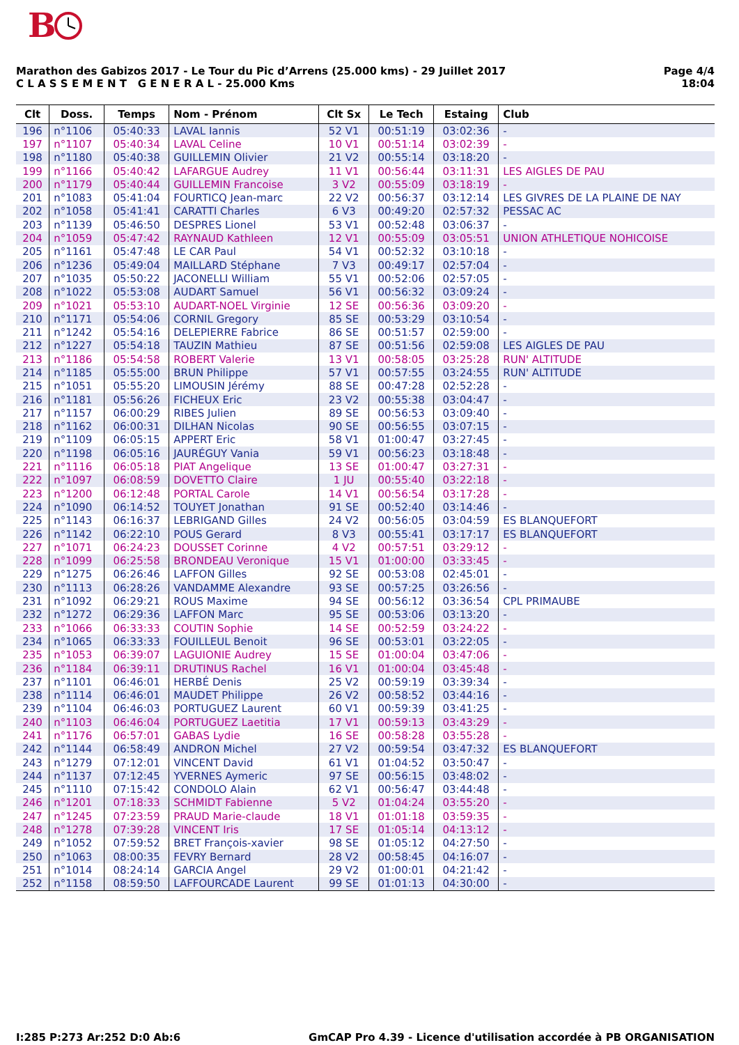B
Marathon des Gabizos 2017 - Le Tour du Pic d’Arrens (25.000 kms) - 29 Juillet 2017
C L A S S E M E N T G E N E R A L - 25.000 Kms
Page 4/4
18:04
| Clt | Doss. | Temps | Nom - Prénom | Clt Sx | Le Tech | Estaing | Club |
| --- | --- | --- | --- | --- | --- | --- | --- |
| 196 | n°1106 | 05:40:33 | LAVAL Iannis | 52 V1 | 00:51:19 | 03:02:36 | - |
| 197 | n°1107 | 05:40:34 | LAVAL Celine | 10 V1 | 00:51:14 | 03:02:39 | - |
| 198 | n°1180 | 05:40:38 | GUILLEMIN Olivier | 21 V2 | 00:55:14 | 03:18:20 | - |
| 199 | n°1166 | 05:40:42 | LAFARGUE Audrey | 11 V1 | 00:56:44 | 03:11:31 | LES AIGLES DE PAU |
| 200 | n°1179 | 05:40:44 | GUILLEMIN Francoise | 3 V2 | 00:55:09 | 03:18:19 | - |
| 201 | n°1083 | 05:41:04 | FOURTICQ Jean-marc | 22 V2 | 00:56:37 | 03:12:14 | LES GIVRES DE LA PLAINE DE NAY |
| 202 | n°1058 | 05:41:41 | CARATTI Charles | 6 V3 | 00:49:20 | 02:57:32 | PESSAC AC |
| 203 | n°1139 | 05:46:50 | DESPRES Lionel | 53 V1 | 00:52:48 | 03:06:37 | - |
| 204 | n°1059 | 05:47:42 | RAYNAUD Kathleen | 12 V1 | 00:55:09 | 03:05:51 | UNION ATHLETIQUE NOHICOISE |
| 205 | n°1161 | 05:47:48 | LE CAR Paul | 54 V1 | 00:52:32 | 03:10:18 | - |
| 206 | n°1236 | 05:49:04 | MAILLARD Stéphane | 7 V3 | 00:49:17 | 02:57:04 | - |
| 207 | n°1035 | 05:50:22 | JACONELLI William | 55 V1 | 00:52:06 | 02:57:05 | - |
| 208 | n°1022 | 05:53:08 | AUDART Samuel | 56 V1 | 00:56:32 | 03:09:24 | - |
| 209 | n°1021 | 05:53:10 | AUDART-NOEL Virginie | 12 SE | 00:56:36 | 03:09:20 | - |
| 210 | n°1171 | 05:54:06 | CORNIL Gregory | 85 SE | 00:53:29 | 03:10:54 | - |
| 211 | n°1242 | 05:54:16 | DELEPIERRE Fabrice | 86 SE | 00:51:57 | 02:59:00 | - |
| 212 | n°1227 | 05:54:18 | TAUZIN Mathieu | 87 SE | 00:51:56 | 02:59:08 | LES AIGLES DE PAU |
| 213 | n°1186 | 05:54:58 | ROBERT Valerie | 13 V1 | 00:58:05 | 03:25:28 | RUN' ALTITUDE |
| 214 | n°1185 | 05:55:00 | BRUN Philippe | 57 V1 | 00:57:55 | 03:24:55 | RUN' ALTITUDE |
| 215 | n°1051 | 05:55:20 | LIMOUSIN Jérémy | 88 SE | 00:47:28 | 02:52:28 | - |
| 216 | n°1181 | 05:56:26 | FICHEUX Eric | 23 V2 | 00:55:38 | 03:04:47 | - |
| 217 | n°1157 | 06:00:29 | RIBES Julien | 89 SE | 00:56:53 | 03:09:40 | - |
| 218 | n°1162 | 06:00:31 | DILHAN Nicolas | 90 SE | 00:56:55 | 03:07:15 | - |
| 219 | n°1109 | 06:05:15 | APPERT Eric | 58 V1 | 01:00:47 | 03:27:45 | - |
| 220 | n°1198 | 06:05:16 | JAURÉGUY Vania | 59 V1 | 00:56:23 | 03:18:48 | - |
| 221 | n°1116 | 06:05:18 | PIAT Angelique | 13 SE | 01:00:47 | 03:27:31 | - |
| 222 | n°1097 | 06:08:59 | DOVETTO Claire | 1 JU | 00:55:40 | 03:22:18 | - |
| 223 | n°1200 | 06:12:48 | PORTAL Carole | 14 V1 | 00:56:54 | 03:17:28 | - |
| 224 | n°1090 | 06:14:52 | TOUYET Jonathan | 91 SE | 00:52:40 | 03:14:46 | - |
| 225 | n°1143 | 06:16:37 | LEBRIGAND Gilles | 24 V2 | 00:56:05 | 03:04:59 | ES BLANQUEFORT |
| 226 | n°1142 | 06:22:10 | POUS Gerard | 8 V3 | 00:55:41 | 03:17:17 | ES BLANQUEFORT |
| 227 | n°1071 | 06:24:23 | DOUSSET Corinne | 4 V2 | 00:57:51 | 03:29:12 | - |
| 228 | n°1099 | 06:25:58 | BRONDEAU Veronique | 15 V1 | 01:00:00 | 03:33:45 | - |
| 229 | n°1275 | 06:26:46 | LAFFON Gilles | 92 SE | 00:53:08 | 02:45:01 | - |
| 230 | n°1113 | 06:28:26 | VANDAMME Alexandre | 93 SE | 00:57:25 | 03:26:56 | - |
| 231 | n°1092 | 06:29:21 | ROUS Maxime | 94 SE | 00:56:12 | 03:36:54 | CPL PRIMAUBE |
| 232 | n°1272 | 06:29:36 | LAFFON Marc | 95 SE | 00:53:06 | 03:13:20 | - |
| 233 | n°1066 | 06:33:33 | COUTIN Sophie | 14 SE | 00:52:59 | 03:24:22 | - |
| 234 | n°1065 | 06:33:33 | FOUILLEUL Benoit | 96 SE | 00:53:01 | 03:22:05 | - |
| 235 | n°1053 | 06:39:07 | LAGUIONIE Audrey | 15 SE | 01:00:04 | 03:47:06 | - |
| 236 | n°1184 | 06:39:11 | DRUTINUS Rachel | 16 V1 | 01:00:04 | 03:45:48 | - |
| 237 | n°1101 | 06:46:01 | HERBÉ Denis | 25 V2 | 00:59:19 | 03:39:34 | - |
| 238 | n°1114 | 06:46:01 | MAUDET Philippe | 26 V2 | 00:58:52 | 03:44:16 | - |
| 239 | n°1104 | 06:46:03 | PORTUGUEZ Laurent | 60 V1 | 00:59:39 | 03:41:25 | - |
| 240 | n°1103 | 06:46:04 | PORTUGUEZ Laetitia | 17 V1 | 00:59:13 | 03:43:29 | - |
| 241 | n°1176 | 06:57:01 | GABAS Lydie | 16 SE | 00:58:28 | 03:55:28 | - |
| 242 | n°1144 | 06:58:49 | ANDRON Michel | 27 V2 | 00:59:54 | 03:47:32 | ES BLANQUEFORT |
| 243 | n°1279 | 07:12:01 | VINCENT David | 61 V1 | 01:04:52 | 03:50:47 | - |
| 244 | n°1137 | 07:12:45 | YVERNES Aymeric | 97 SE | 00:56:15 | 03:48:02 | - |
| 245 | n°1110 | 07:15:42 | CONDOLO Alain | 62 V1 | 00:56:47 | 03:44:48 | - |
| 246 | n°1201 | 07:18:33 | SCHMIDT Fabienne | 5 V2 | 01:04:24 | 03:55:20 | - |
| 247 | n°1245 | 07:23:59 | PRAUD Marie-claude | 18 V1 | 01:01:18 | 03:59:35 | - |
| 248 | n°1278 | 07:39:28 | VINCENT Iris | 17 SE | 01:05:14 | 04:13:12 | - |
| 249 | n°1052 | 07:59:52 | BRET François-xavier | 98 SE | 01:05:12 | 04:27:50 | - |
| 250 | n°1063 | 08:00:35 | FEVRY Bernard | 28 V2 | 00:58:45 | 04:16:07 | - |
| 251 | n°1014 | 08:24:14 | GARCIA Angel | 29 V2 | 01:00:01 | 04:21:42 | - |
| 252 | n°1158 | 08:59:50 | LAFFOURCADE Laurent | 99 SE | 01:01:13 | 04:30:00 | - |
I:285 P:273 Ar:252 D:0 Ab:6 GmCAP Pro 4.39 - Licence d'utilisation accordée à PB ORGANISATION